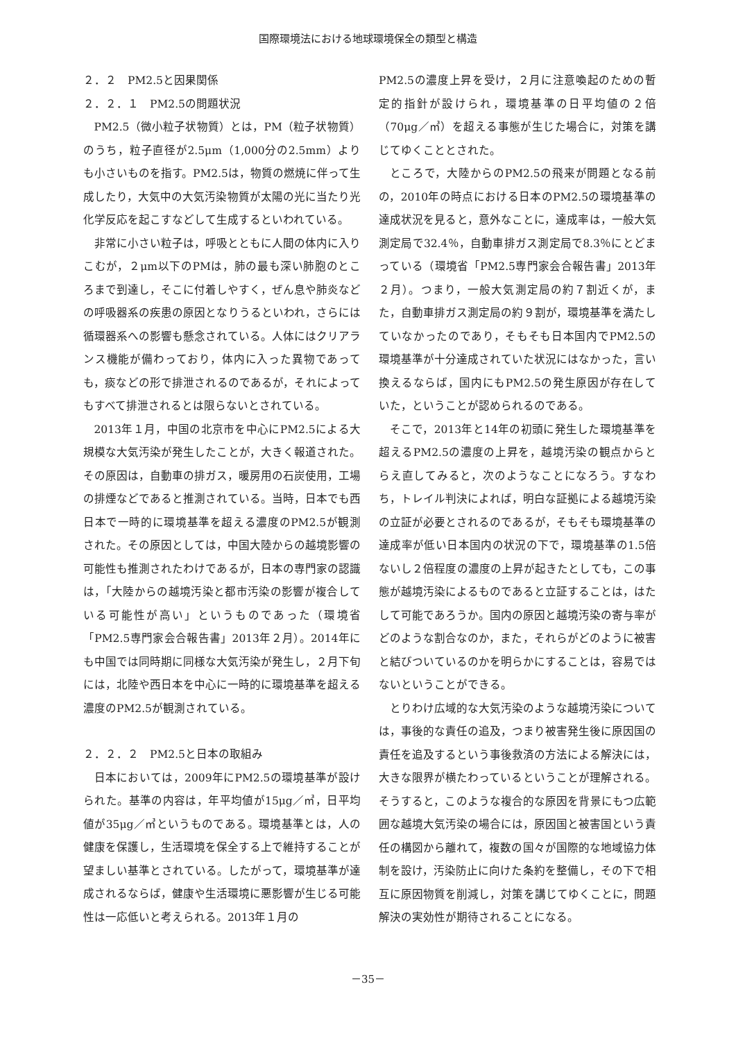国際環境法における地球環境保全の類型と構造
２．２　PM2.5と因果関係
２．２．１　PM2.5の問題状況
PM2.5（微小粒子状物質）とは，PM（粒子状物質）のうち，粒子直径が2.5μm（1,000分の2.5mm）よりも小さいものを指す。PM2.5は，物質の燃焼に伴って生成したり，大気中の大気汚染物質が太陽の光に当たり光化学反応を起こすなどして生成するといわれている。
非常に小さい粒子は，呼吸とともに人間の体内に入りこむが，２μm以下のPMは，肺の最も深い肺胞のところまで到達し，そこに付着しやすく，ぜん息や肺炎などの呼吸器系の疾患の原因となりうるといわれ，さらには循環器系への影響も懸念されている。人体にはクリアランス機能が備わっており，体内に入った異物であっても，痰などの形で排泄されるのであるが，それによってもすべて排泄されるとは限らないとされている。
2013年１月，中国の北京市を中心にPM2.5による大規模な大気汚染が発生したことが，大きく報道された。その原因は，自動車の排ガス，暖房用の石炭使用，工場の排煙などであると推測されている。当時，日本でも西日本で一時的に環境基準を超える濃度のPM2.5が観測された。その原因としては，中国大陸からの越境影響の可能性も推測されたわけであるが，日本の専門家の認識は，「大陸からの越境汚染と都市汚染の影響が複合している可能性が高い」というものであった（環境省「PM2.5専門家会合報告書」2013年２月）。2014年にも中国では同時期に同様な大気汚染が発生し，２月下旬には，北陸や西日本を中心に一時的に環境基準を超える濃度のPM2.5が観測されている。
２．２．２　PM2.5と日本の取組み
日本においては，2009年にPM2.5の環境基準が設けられた。基準の内容は，年平均値が15μg／㎥，日平均値が35μg／㎥というものである。環境基準とは，人の健康を保護し，生活環境を保全する上で維持することが望ましい基準とされている。したがって，環境基準が達成されるならば，健康や生活環境に悪影響が生じる可能性は一応低いと考えられる。2013年１月の
PM2.5の濃度上昇を受け，２月に注意喚起のための暫定的指針が設けられ，環境基準の日平均値の２倍（70μg／㎥）を超える事態が生じた場合に，対策を講じてゆくこととされた。
ところで，大陸からのPM2.5の飛来が問題となる前の，2010年の時点における日本のPM2.5の環境基準の達成状況を見ると，意外なことに，達成率は，一般大気測定局で32.4％，自動車排ガス測定局で8.3％にとどまっている（環境省「PM2.5専門家会合報告書」2013年２月）。つまり，一般大気測定局の約７割近くが，また，自動車排ガス測定局の約９割が，環境基準を満たしていなかったのであり，そもそも日本国内でPM2.5の環境基準が十分達成されていた状況にはなかった，言い換えるならば，国内にもPM2.5の発生原因が存在していた，ということが認められるのである。
そこで，2013年と14年の初頭に発生した環境基準を超えるPM2.5の濃度の上昇を，越境汚染の観点からとらえ直してみると，次のようなことになろう。すなわち，トレイル判決によれば，明白な証拠による越境汚染の立証が必要とされるのであるが，そもそも環境基準の達成率が低い日本国内の状況の下で，環境基準の1.5倍ないし２倍程度の濃度の上昇が起きたとしても，この事態が越境汚染によるものであると立証することは，はたして可能であろうか。国内の原因と越境汚染の寄与率がどのような割合なのか，また，それらがどのように被害と結びついているのかを明らかにすることは，容易ではないということができる。
とりわけ広域的な大気汚染のような越境汚染については，事後的な責任の追及，つまり被害発生後に原因国の責任を追及するという事後救済の方法による解決には，大きな限界が横たわっているということが理解される。そうすると，このような複合的な原因を背景にもつ広範囲な越境大気汚染の場合には，原因国と被害国という責任の構図から離れて，複数の国々が国際的な地域協力体制を設け，汚染防止に向けた条約を整備し，その下で相互に原因物質を削減し，対策を講じてゆくことに，問題解決の実効性が期待されることになる。
－35－